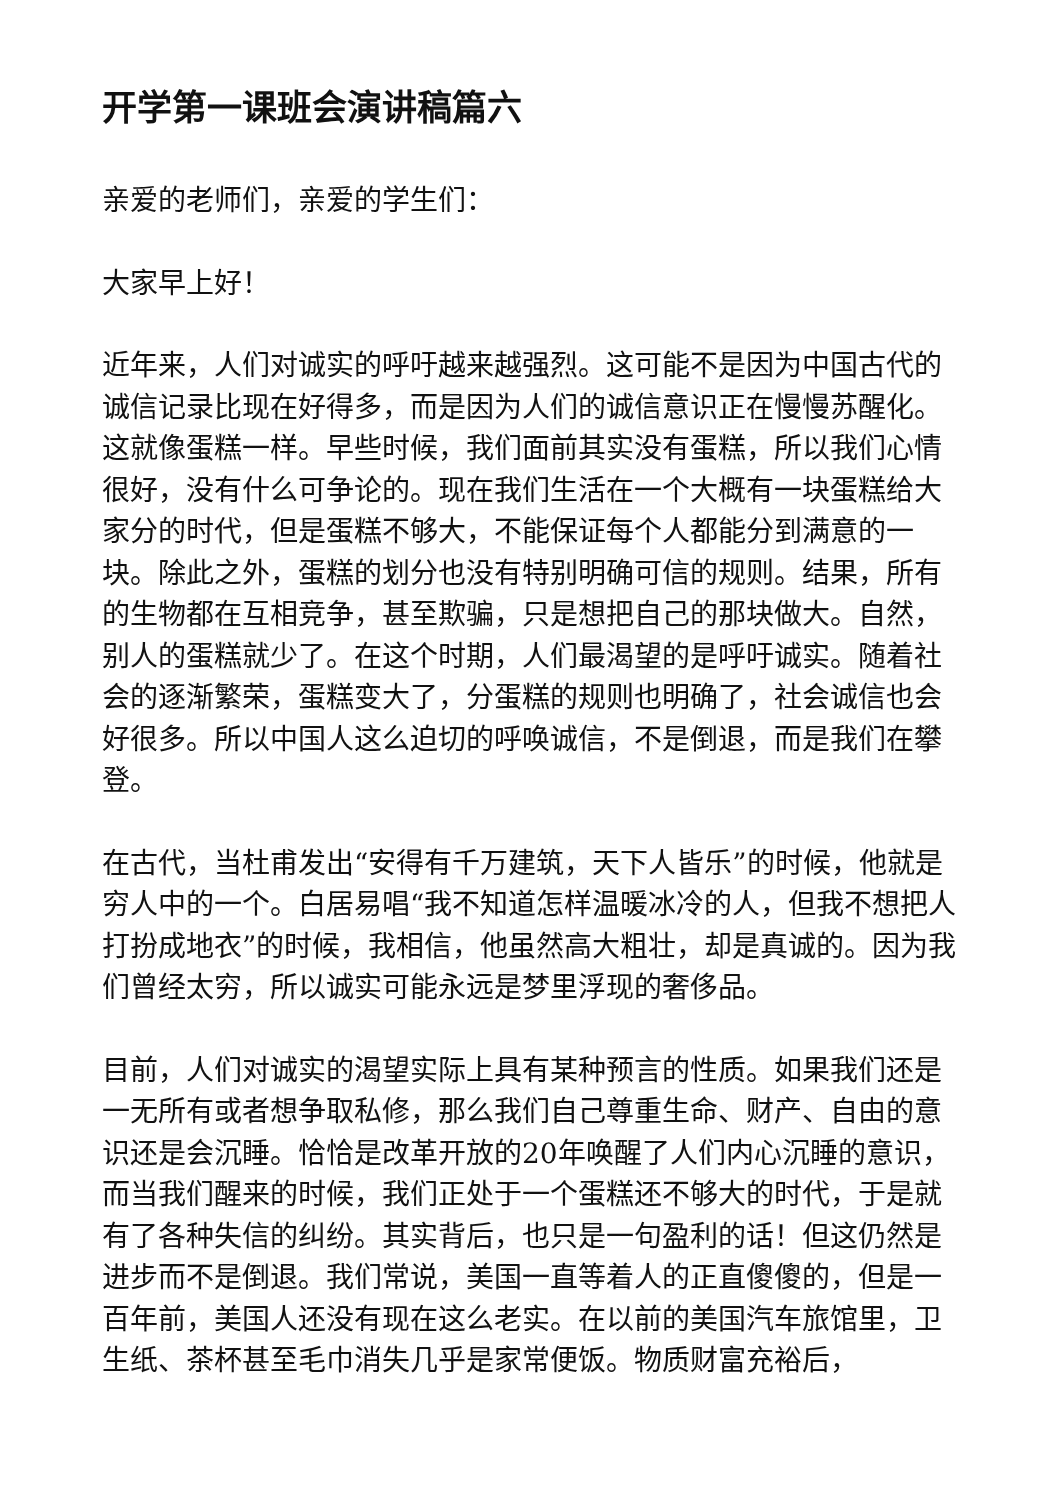开学第一课班会演讲稿篇六
亲爱的老师们，亲爱的学生们：
大家早上好！
近年来，人们对诚实的呼吁越来越强烈。这可能不是因为中国古代的诚信记录比现在好得多，而是因为人们的诚信意识正在慢慢苏醒化。这就像蛋糕一样。早些时候，我们面前其实没有蛋糕，所以我们心情很好，没有什么可争论的。现在我们生活在一个大概有一块蛋糕给大家分的时代，但是蛋糕不够大，不能保证每个人都能分到满意的一块。除此之外，蛋糕的划分也没有特别明确可信的规则。结果，所有的生物都在互相竞争，甚至欺骗，只是想把自己的那块做大。自然，别人的蛋糕就少了。在这个时期，人们最渴望的是呼吁诚实。随着社会的逐渐繁荣，蛋糕变大了，分蛋糕的规则也明确了，社会诚信也会好很多。所以中国人这么迫切的呼唤诚信，不是倒退，而是我们在攀登。
在古代，当杜甫发出“安得有千万建筑，天下人皆乐”的时候，他就是穷人中的一个。白居易唱“我不知道怎样温暖冰冷的人，但我不想把人打扮成地衣”的时候，我相信，他虽然高大粗壮，却是真诚的。因为我们曾经太穷，所以诚实可能永远是梦里浮现的奢侈品。
目前，人们对诚实的渴望实际上具有某种预言的性质。如果我们还是一无所有或者想争取私修，那么我们自己尊重生命、财产、自由的意识还是会沉睡。恰恰是改革开放的20年唤醒了人们内心沉睡的意识，而当我们醒来的时候，我们正处于一个蛋糕还不够大的时代，于是就有了各种失信的纠纷。其实背后，也只是一句盈利的话！但这仍然是进步而不是倒退。我们常说，美国一直等着人的正直傻傻的，但是一百年前，美国人还没有现在这么老实。在以前的美国汽车旅馆里，卫生纸、茶杯甚至毛巾消失几乎是家常便饭。物质财富充裕后，